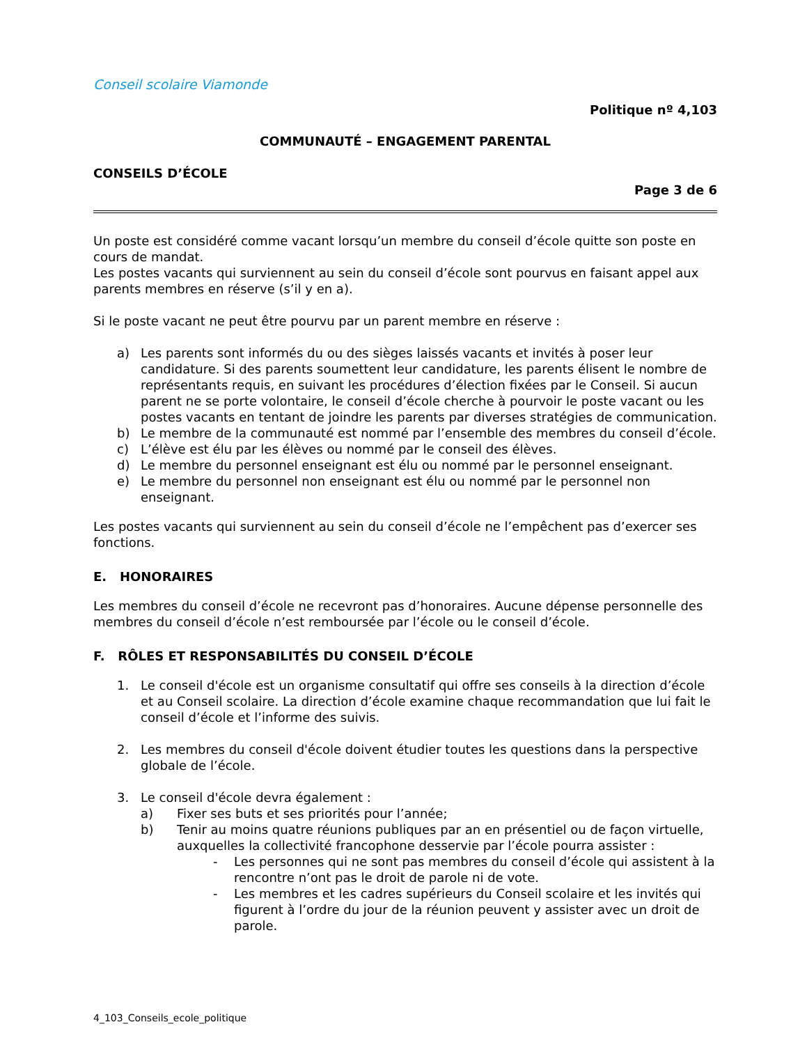Conseil scolaire Viamonde
Politique nº 4,103
COMMUNAUTÉ – ENGAGEMENT PARENTAL
CONSEILS D’ÉCOLE
Page 3 de 6
Un poste est considéré comme vacant lorsqu’un membre du conseil d’école quitte son poste en cours de mandat.
Les postes vacants qui surviennent au sein du conseil d’école sont pourvus en faisant appel aux parents membres en réserve (s’il y en a).
Si le poste vacant ne peut être pourvu par un parent membre en réserve :
a) Les parents sont informés du ou des sièges laissés vacants et invités à poser leur candidature. Si des parents soumettent leur candidature, les parents élisent le nombre de représentants requis, en suivant les procédures d’élection fixées par le Conseil. Si aucun parent ne se porte volontaire, le conseil d’école cherche à pourvoir le poste vacant ou les postes vacants en tentant de joindre les parents par diverses stratégies de communication.
b) Le membre de la communauté est nommé par l’ensemble des membres du conseil d’école.
c) L’élève est élu par les élèves ou nommé par le conseil des élèves.
d) Le membre du personnel enseignant est élu ou nommé par le personnel enseignant.
e) Le membre du personnel non enseignant est élu ou nommé par le personnel non enseignant.
Les postes vacants qui surviennent au sein du conseil d’école ne l’empêchent pas d’exercer ses fonctions.
E. HONORAIRES
Les membres du conseil d’école ne recevront pas d’honoraires. Aucune dépense personnelle des membres du conseil d’école n’est remboursée par l’école ou le conseil d’école.
F. RÔLES ET RESPONSABILITÉS DU CONSEIL D’ÉCOLE
1. Le conseil d'école est un organisme consultatif qui offre ses conseils à la direction d’école et au Conseil scolaire. La direction d’école examine chaque recommandation que lui fait le conseil d’école et l’informe des suivis.
2. Les membres du conseil d'école doivent étudier toutes les questions dans la perspective globale de l’école.
3. Le conseil d'école devra également :
a) Fixer ses buts et ses priorités pour l’année;
b) Tenir au moins quatre réunions publiques par an en présentiel ou de façon virtuelle, auxquelles la collectivité francophone desservie par l’école pourra assister :
- Les personnes qui ne sont pas membres du conseil d’école qui assistent à la rencontre n’ont pas le droit de parole ni de vote.
- Les membres et les cadres supérieurs du Conseil scolaire et les invités qui figurent à l’ordre du jour de la réunion peuvent y assister avec un droit de parole.
4_103_Conseils_ecole_politique